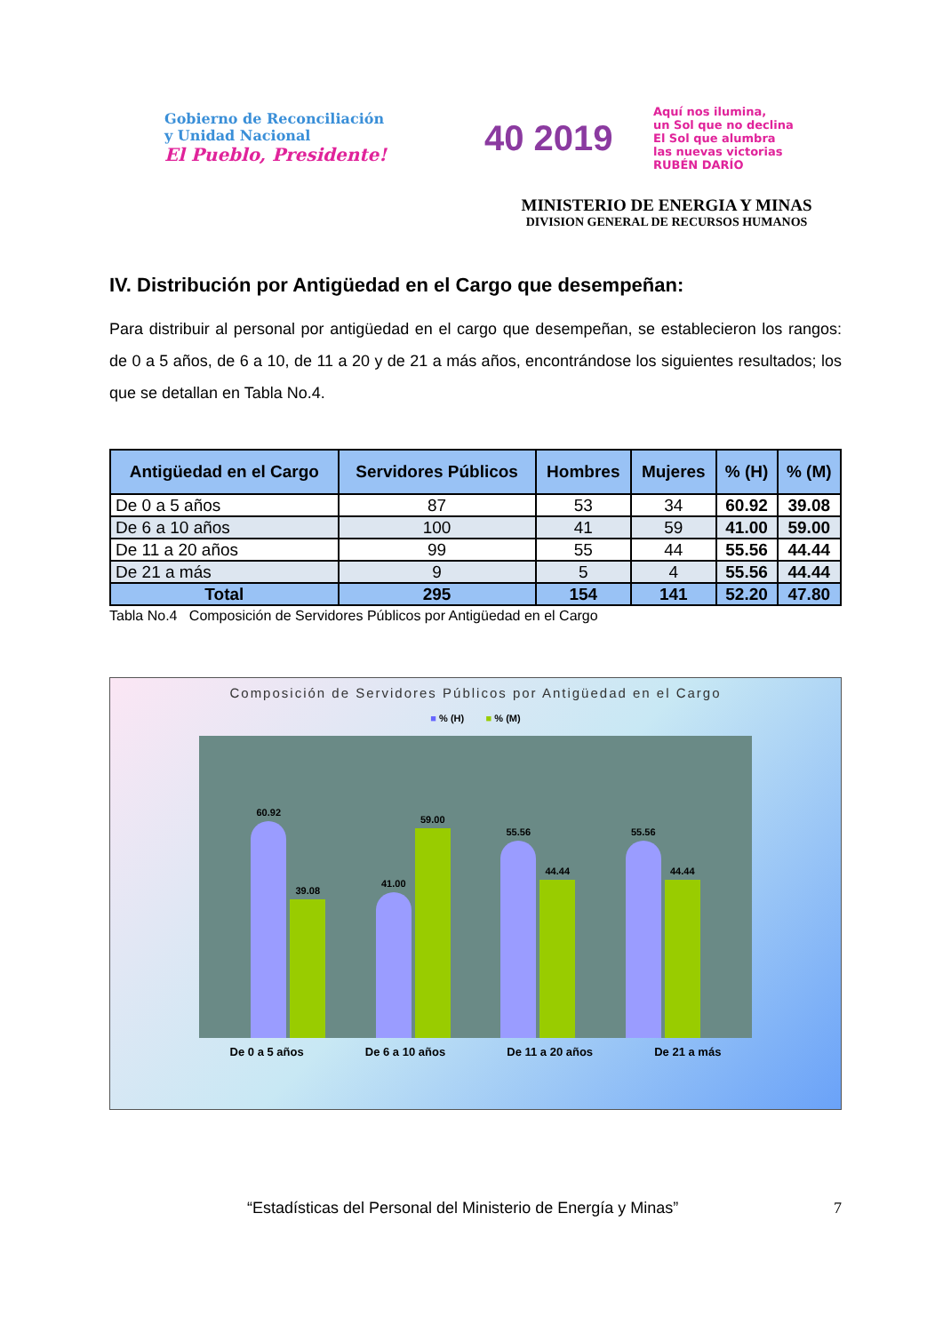Gobierno de Reconciliación
y Unidad Nacional
El Pueblo, Presidente!
40 2019
Aquí nos ilumina,
un Sol que no declina
El Sol que alumbra
las nuevas victorias
RUBÉN DARÍO
MINISTERIO DE ENERGIA Y MINAS
DIVISION GENERAL DE RECURSOS HUMANOS
IV. Distribución por Antigüedad en el Cargo que desempeñan:
Para distribuir al personal por antigüedad en el cargo que desempeñan, se establecieron los rangos: de 0 a 5 años, de 6 a 10, de 11 a 20 y de 21 a más años, encontrándose los siguientes resultados; los que se detallan en Tabla No.4.
| Antigüedad en el Cargo | Servidores Públicos | Hombres | Mujeres | % (H) | % (M) |
| --- | --- | --- | --- | --- | --- |
| De 0 a 5 años | 87 | 53 | 34 | 60.92 | 39.08 |
| De 6 a 10 años | 100 | 41 | 59 | 41.00 | 59.00 |
| De 11 a 20 años | 99 | 55 | 44 | 55.56 | 44.44 |
| De 21 a más | 9 | 5 | 4 | 55.56 | 44.44 |
| Total | 295 | 154 | 141 | 52.20 | 47.80 |
Tabla No.4 Composición de Servidores Públicos por Antigüedad en el Cargo
Composición de Servidores Públicos por Antigüedad en el Cargo
■ % (H) ■ % (M)
60.92
39.08
41.00
59.00
55.56
44.44
55.56
44.44
De 0 a 5 años De 6 a 10 años De 11 a 20 años De 21 a más
“Estadísticas del Personal del Ministerio de Energía y Minas” 7